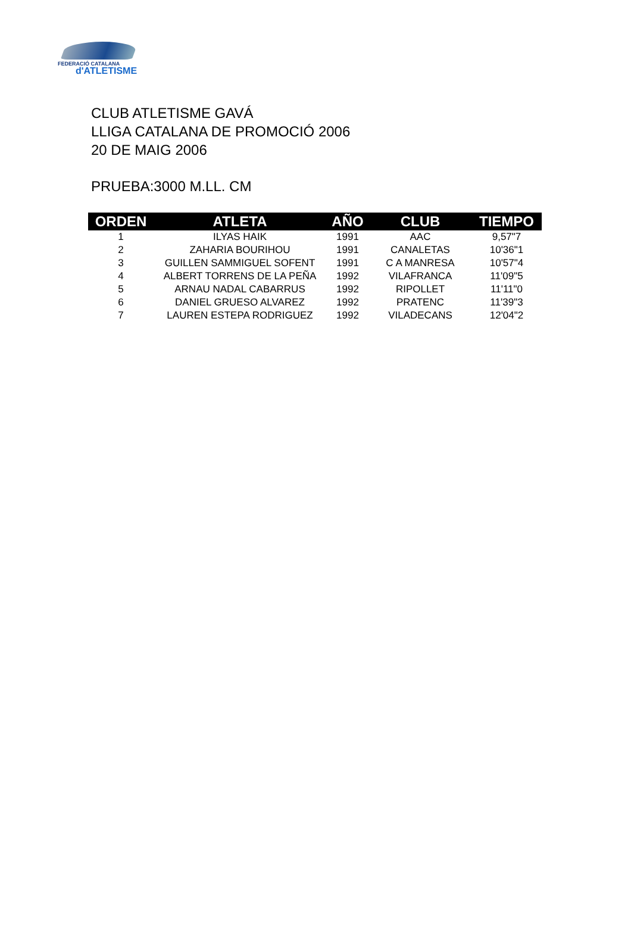FEDERACIÓ CATALANA
d'ATLETISME
CLUB ATLETISME GAVÁ
LLIGA CATALANA DE PROMOCIÓ 2006
20 DE MAIG 2006
PRUEBA:3000 M.LL. CM
| ORDEN | ATLETA | AÑO | CLUB | TIEMPO |
| --- | --- | --- | --- | --- |
| 1 | ILYAS HAIK | 1991 | AAC | 9,57"7 |
| 2 | ZAHARIA BOURIHOU | 1991 | CANALETAS | 10'36"1 |
| 3 | GUILLEN SAMMIGUEL SOFENT | 1991 | C A MANRESA | 10'57"4 |
| 4 | ALBERT TORRENS DE LA PEÑA | 1992 | VILAFRANCA | 11'09"5 |
| 5 | ARNAU NADAL CABARRUS | 1992 | RIPOLLET | 11'11"0 |
| 6 | DANIEL GRUESO ALVAREZ | 1992 | PRATENC | 11'39"3 |
| 7 | LAUREN ESTEPA RODRIGUEZ | 1992 | VILADECANS | 12'04"2 |